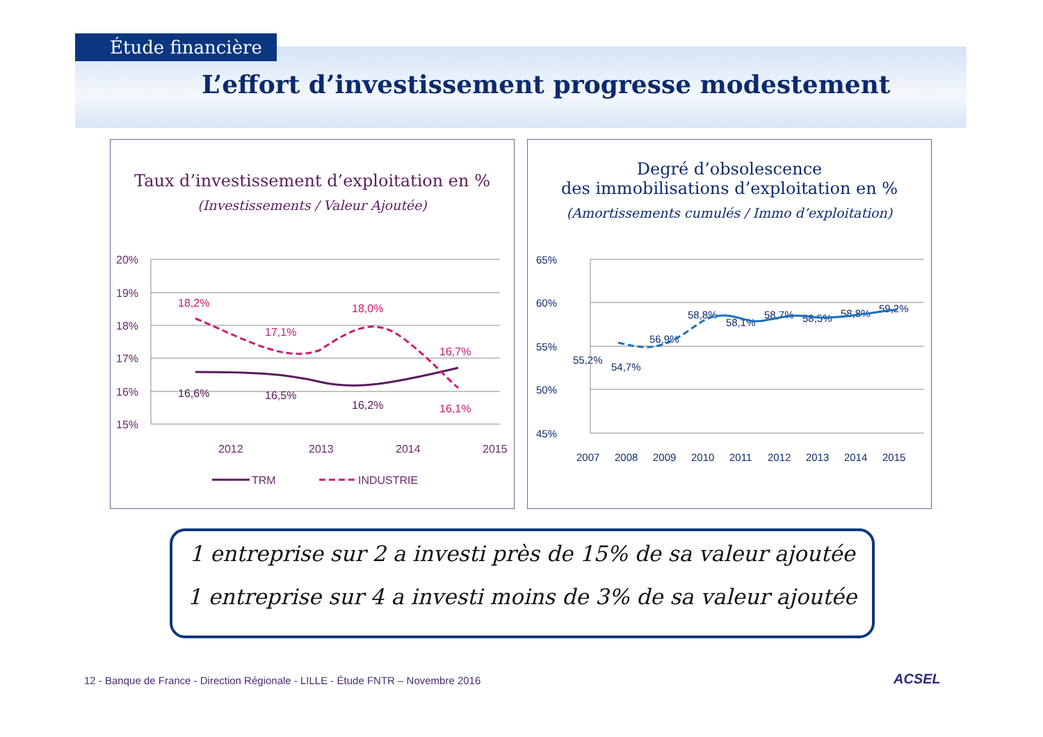Étude financière
L’effort d’investissement progresse modestement
Taux d’investissement d’exploitation en %
(Investissements / Valeur Ajoutée)
20%
19%
18%
17%
16%
15%
2012
2013
2014
2015
18,2%
17,1%
18,0%
16,7%
16,1%
16,6%
16,5%
16,2%
TRM
INDUSTRIE
Degré d’obsolescence
des immobilisations d’exploitation en %
(Amortissements cumulés / Immo d’exploitation)
65%
60%
55%
50%
45%
2007
2008
2009
2010
2011
2012
2013
2014
2015
55,2%
54,7%
56,9%
58,8%
58,1%
58,7%
58,5%
58,8%
59,2%
1 entreprise sur 2 a investi près de 15% de sa valeur ajoutée
1 entreprise sur 4 a investi moins de 3% de sa valeur ajoutée
12 - Banque de France - Direction Régionale - LILLE - Étude FNTR – Novembre 2016
ACSEL